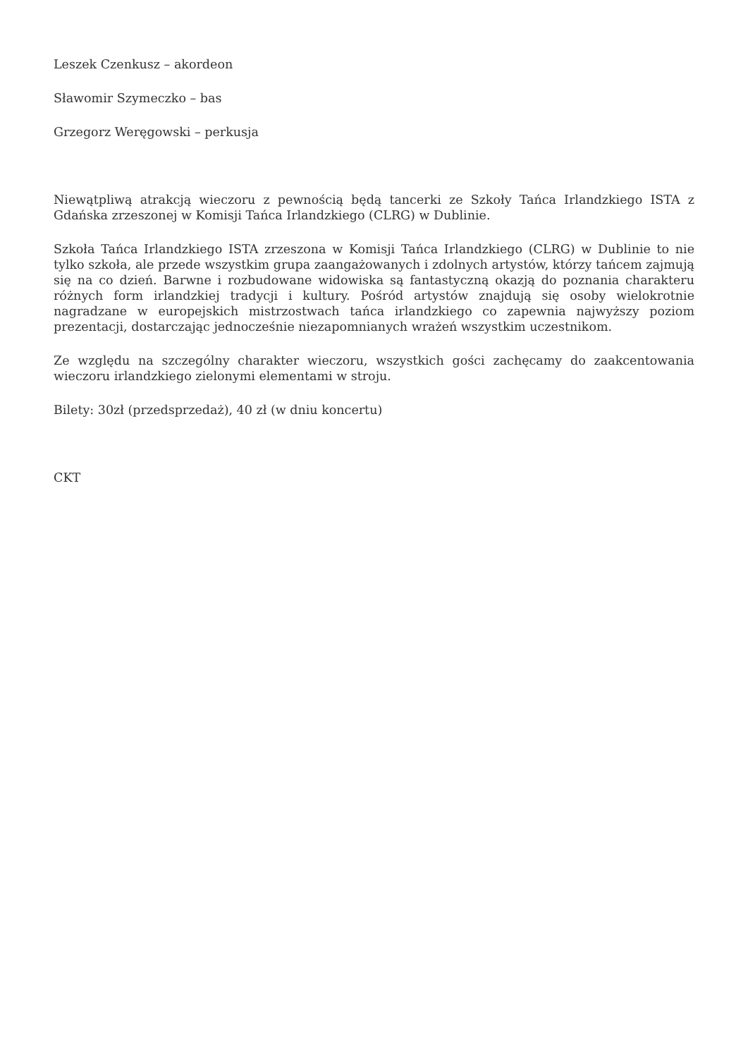Leszek Czenkusz – akordeon
Sławomir Szymeczko – bas
Grzegorz Weręgowski – perkusja
Niewątpliwą atrakcją wieczoru z pewnością będą tancerki ze Szkoły Tańca Irlandzkiego ISTA z Gdańska zrzeszonej w Komisji Tańca Irlandzkiego (CLRG) w Dublinie.
Szkoła Tańca Irlandzkiego ISTA zrzeszona w Komisji Tańca Irlandzkiego (CLRG) w Dublinie to nie tylko szkoła, ale przede wszystkim grupa zaangażowanych i zdolnych artystów, którzy tańcem zajmują się na co dzień. Barwne i rozbudowane widowiska są fantastyczną okazją do poznania charakteru różnych form irlandzkiej tradycji i kultury. Pośród artystów znajdują się osoby wielokrotnie nagradzane w europejskich mistrzostwach tańca irlandzkiego co zapewnia najwyższy poziom prezentacji, dostarczając jednocześnie niezapomnianych wrażeń wszystkim uczestnikom.
Ze względu na szczególny charakter wieczoru, wszystkich gości zachęcamy do zaakcentowania wieczoru irlandzkiego zielonymi elementami w stroju.
Bilety: 30zł (przedsprzedaż), 40 zł (w dniu koncertu)
CKT